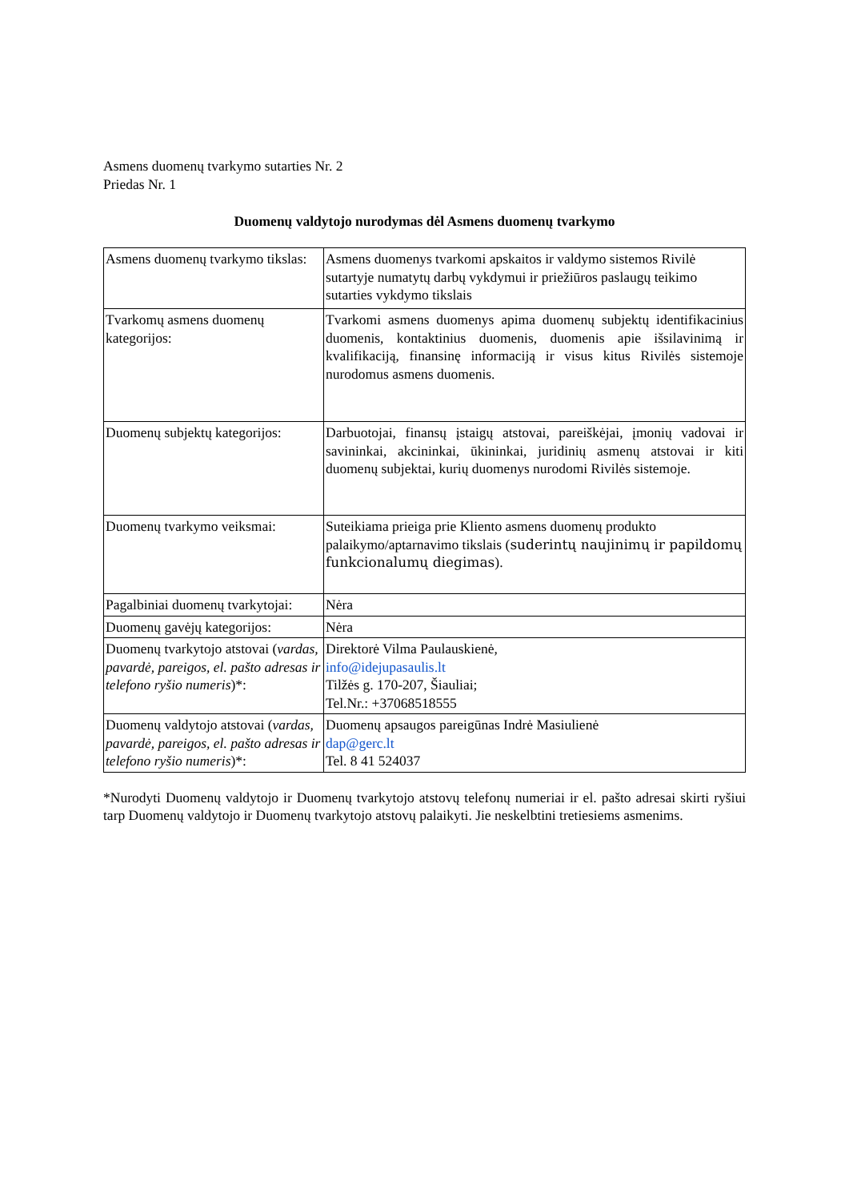Asmens duomenų tvarkymo sutarties Nr. 2
Priedas Nr. 1
Duomenų valdytojo nurodymas dėl Asmens duomenų tvarkymo
| Asmens duomenų tvarkymo tikslas: | Asmens duomenys tvarkomi apskaitos ir valdymo sistemos Rivilė sutartyje numatytų darbų vykdymui ir priežiūros paslaugų teikimo sutarties vykdymo tikslais |
| Tvarkomų asmens duomenų kategorijos: | Tvarkomi asmens duomenys apima duomenų subjektų identifikacinius duomenis, kontaktinius duomenis, duomenis apie išsilavinimą ir kvalifikaciją, finansinę informaciją ir visus kitus Rivilės sistemoje nurodomus asmens duomenis. |
| Duomenų subjektų kategorijos: | Darbuotojai, finansų įstaigų atstovai, pareiškėjai, įmonių vadovai ir savininkai, akcininkai, ūkininkai, juridinių asmenų atstovai ir kiti duomenų subjektai, kurių duomenys nurodomi Rivilės sistemoje. |
| Duomenų tvarkymo veiksmai: | Suteikiama prieiga prie Kliento asmens duomenų produkto palaikymo/aptarnavimo tikslais ( suderintų naujinimų ir papildomų funkcionalumų diegimas ). |
| Pagalbiniai duomenų tvarkytojai: | Nėra |
| Duomenų gavėjų kategorijos: | Nėra |
| Duomenų tvarkytojo atstovai ( vardas, pavardė, pareigos, el. pašto adresas ir telefono ryšio numeris )*: | Direktorė Vilma Paulauskienė, info@idejupasaulis.lt Tilžės g. 170-207, Šiauliai; Tel.Nr.: +37068518555 |
| Duomenų valdytojo atstovai ( vardas, pavardė, pareigos, el. pašto adresas ir telefono ryšio numeris )*: | Duomenų apsaugos pareigūnas Indrė Masiulienė dap@gerc.lt Tel. 8 41 524037 |
*Nurodyti Duomenų valdytojo ir Duomenų tvarkytojo atstovų telefonų numeriai ir el. pašto adresai skirti ryšiui tarp Duomenų valdytojo ir Duomenų tvarkytojo atstovų palaikyti. Jie neskelbtini tretiesiems asmenims.